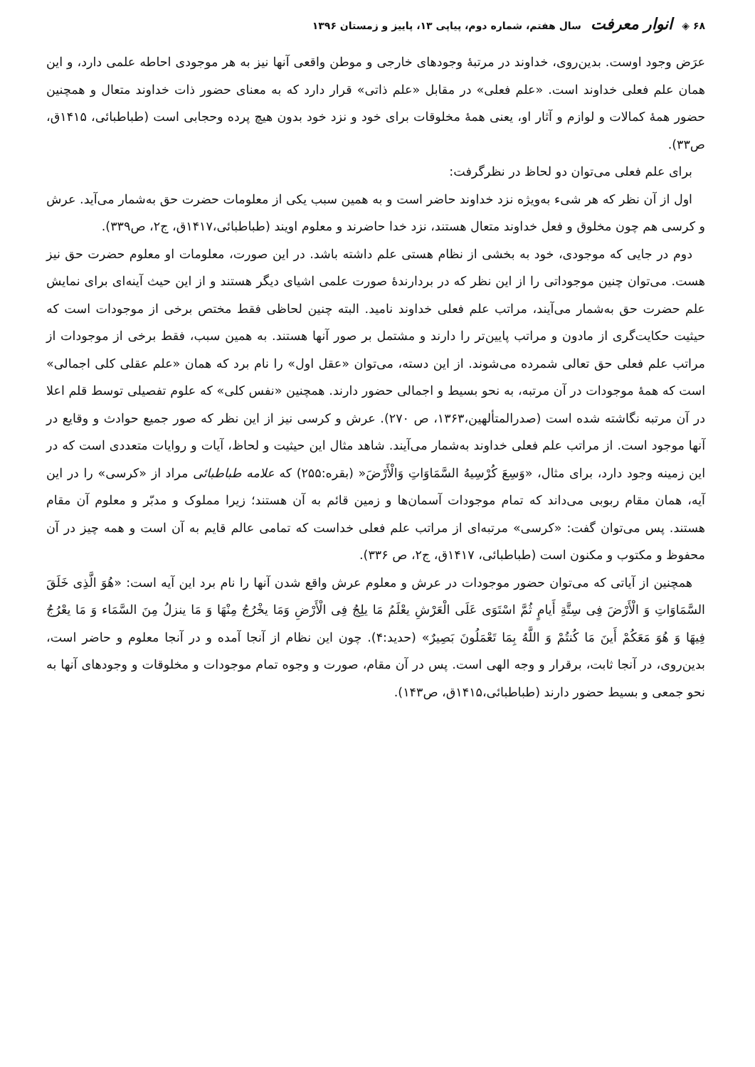۶۸ ◈ انوار معرفت سال هفتم، شماره دوم، پیاپی ۱۳، پاییز و زمستان ۱۳۹۶
عرَض وجود اوست. بدین‌روی، خداوند در مرتبهٔ وجودهای خارجی و موطن واقعی آنها نیز به هر موجودی احاطه علمی دارد، و این همان علم فعلی خداوند است. «علم فعلی» در مقابل «علم ذاتی» قرار دارد که به معنای حضور ذات خداوند متعال و همچنین حضور همهٔ کمالات و لوازم و آثار او، یعنی همهٔ مخلوقات برای خود و نزد خود بدون هیچ پرده وحجابی است (طباطبائی، ۱۴۱۵ق، ص۳۳).
برای علم فعلی می‌توان دو لحاظ در نظرگرفت:
اول از آن نظر که هر شیء به‌ویژه نزد خداوند حاضر است و به همین سبب یکی از معلومات حضرت حق به‌شمار می‌آید. عرش و کرسی هم چون مخلوق و فعل خداوند متعال هستند، نزد خدا حاضرند و معلوم اویند (طباطبائی،۱۴۱۷ق، ج۲، ص۳۳۹).
دوم در جایی که موجودی، خود به بخشی از نظام هستی علم داشته باشد. در این صورت، معلومات او معلوم حضرت حق نیز هست. می‌توان چنین موجوداتی را از این نظر که در بردارندهٔ صورت علمی اشیای دیگر هستند و از این حیث آینه‌ای برای نمایش علم حضرت حق به‌شمار می‌آیند، مراتب علم فعلی خداوند نامید. البته چنین لحاظی فقط مختص برخی از موجودات است که حیثیت حکایت‌گری از مادون و مراتب پایین‌تر را دارند و مشتمل بر صور آنها هستند. به همین سبب، فقط برخی از موجودات از مراتب علم فعلی حق تعالی شمرده می‌شوند. از این دسته، می‌توان «عقل اول» را نام برد که همان «علم عقلی کلی اجمالی» است که همهٔ موجودات در آن مرتبه، به نحو بسیط و اجمالی حضور دارند. همچنین «نفس کلی» که علوم تفصیلی توسط قلم اعلا در آن مرتبه نگاشته شده است (صدرالمتألهین،۱۳۶۳، ص ۲۷۰). عرش و کرسی نیز از این نظر که صور جمیع حوادث و وقایع در آنها موجود است. از مراتب علم فعلی خداوند به‌شمار می‌آیند. شاهد مثال این حیثیت و لحاظ، آیات و روایات متعددی است که در این زمینه وجود دارد، برای مثال، «وَسِعَ کُرْسِیهُ السَّمَاوَاتِ وَالْأَرْضَ« (بقره:۲۵۵) که علامه طباطبائی مراد از «کرسی» را در این آیه، همان مقام ربوبی می‌داند که تمام موجودات آسمان‌ها و زمین قائم به آن هستند؛ زیرا مملوک و مدبّر و معلوم آن مقام هستند. پس می‌توان گفت: «کرسی» مرتبه‌ای از مراتب علم فعلی خداست که تمامی عالم قایم به آن است و همه چیز در آن محفوظ و مکتوب و مکنون است (طباطبائی، ۱۴۱۷ق، ج۲، ص ۳۳۶).
همچنین از آیاتی که می‌توان حضور موجودات در عرش و معلوم عرش واقع شدن آنها را نام برد این آیه است: «هُوَ الَّذِی خَلَقَ السَّمَاوَاتِ وَ الْأَرْضَ فِی سِتَّةِ أَیامٍ ثُمَّ اسْتَوَی عَلَی الْعَرْشِ یعْلَمُ مَا یلِجُ فِی الْأَرْضِ وَمَا یخْرُجُ مِنْهَا وَ مَا ینزلُ مِنَ السَّمَاء وَ مَا یعْرُجُ فِیهَا وَ هُوَ مَعَکُمْ أَینَ مَا کُنتُمْ وَ اللَّهُ بِمَا تَعْمَلُونَ بَصِیرٌ» (حدید:۴). چون این نظام از آنجا آمده و در آنجا معلوم و حاضر است، بدین‌روی، در آنجا ثابت، برقرار و وجه الهی است. پس در آن مقام، صورت و وجوه تمام موجودات و مخلوقات و وجودهای آنها به نحو جمعی و بسیط حضور دارند (طباطبائی،۱۴۱۵ق، ص۱۴۳).